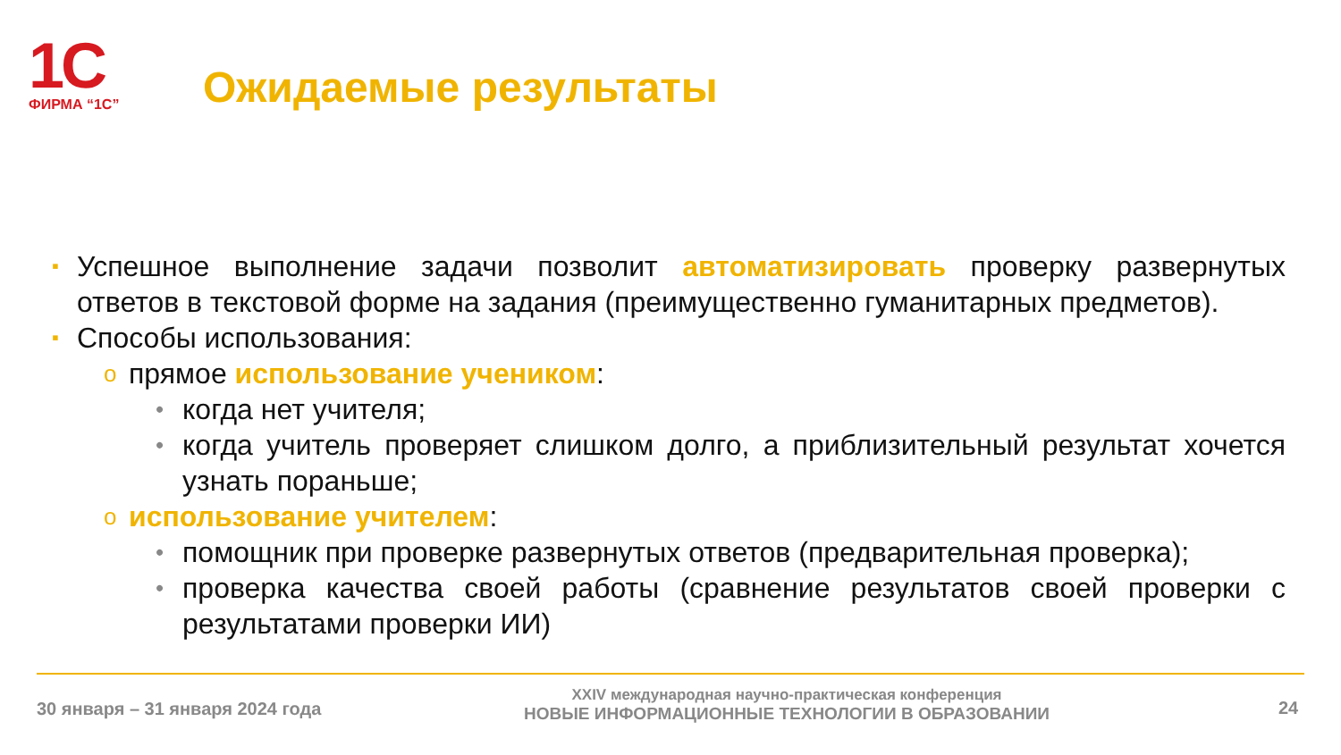1C
ФИРМА “1С”
Ожидаемые результаты
▪ Успешное выполнение задачи позволит автоматизировать проверку развернутых ответов в текстовой форме на задания (преимущественно гуманитарных предметов).
▪ Способы использования:
oпрямое использование учеником:
• когда нет учителя;
• когда учитель проверяет слишком долго, а приблизительный результат хочется узнать пораньше;
oиспользование учителем:
• помощник при проверке развернутых ответов (предварительная проверка);
• проверка качества своей работы (сравнение результатов своей проверки с результатами проверки ИИ)
30 января – 31 января 2024 года
XXIV международная научно-практическая конференция
НОВЫЕ ИНФОРМАЦИОННЫЕ ТЕХНОЛОГИИ В ОБРАЗОВАНИИ
24